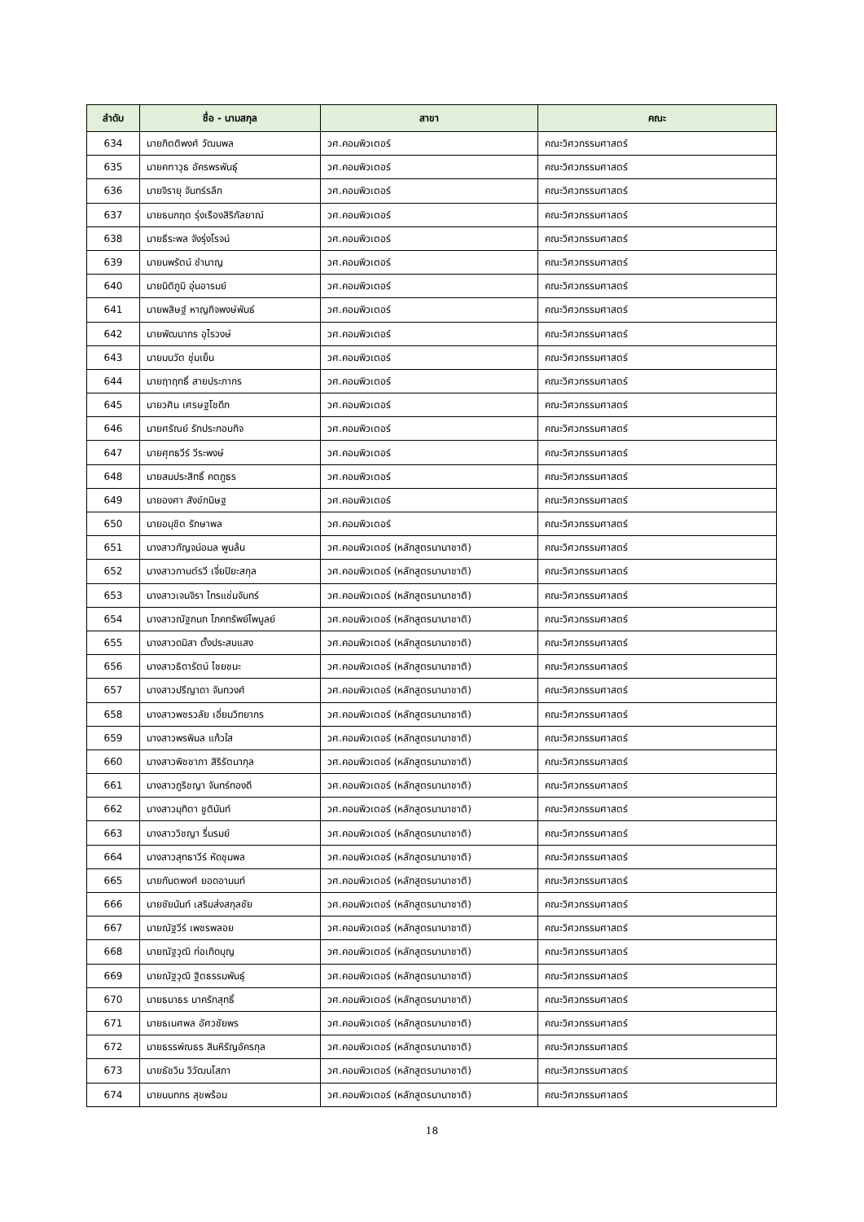| ลำดับ | ชื่อ - นามสกุล | สาขา | คณะ |
| --- | --- | --- | --- |
| 634 | นายกิตติพงศ์ วัฒนพล | วศ.คอมพิวเตอร์ | คณะวิศวกรรมศาสตร์ |
| 635 | นายคฑาวุธ อัครพรพันธุ์ | วศ.คอมพิวเตอร์ | คณะวิศวกรรมศาสตร์ |
| 636 | นายจิรายุ จันทร์รลึก | วศ.คอมพิวเตอร์ | คณะวิศวกรรมศาสตร์ |
| 637 | นายธนกฤต รุ่งเรืองสิริกัลยาณ์ | วศ.คอมพิวเตอร์ | คณะวิศวกรรมศาสตร์ |
| 638 | นายธีระพล จังรุ่งโรจน์ | วศ.คอมพิวเตอร์ | คณะวิศวกรรมศาสตร์ |
| 639 | นายนพรัตน์ ชำนาญ | วศ.คอมพิวเตอร์ | คณะวิศวกรรมศาสตร์ |
| 640 | นายนิติภูมิ อุ่นอารมย์ | วศ.คอมพิวเตอร์ | คณะวิศวกรรมศาสตร์ |
| 641 | นายพสิษฐ์ หาญกิจพงษ์พันธ์ | วศ.คอมพิวเตอร์ | คณะวิศวกรรมศาสตร์ |
| 642 | นายพัฒนากร อุไรวงษ์ | วศ.คอมพิวเตอร์ | คณะวิศวกรรมศาสตร์ |
| 643 | นายมนวัต ชุ่มเย็น | วศ.คอมพิวเตอร์ | คณะวิศวกรรมศาสตร์ |
| 644 | นายฤาฤทธิ์ สายประภากร | วศ.คอมพิวเตอร์ | คณะวิศวกรรมศาสตร์ |
| 645 | นายวศิน เศรษฐโชดึก | วศ.คอมพิวเตอร์ | คณะวิศวกรรมศาสตร์ |
| 646 | นายศรัณย์ รักประกอบกิจ | วศ.คอมพิวเตอร์ | คณะวิศวกรรมศาสตร์ |
| 647 | นายศุทธวีร์ วีระพงษ์ | วศ.คอมพิวเตอร์ | คณะวิศวกรรมศาสตร์ |
| 648 | นายสมประสิทธิ์ คตภูธร | วศ.คอมพิวเตอร์ | คณะวิศวกรรมศาสตร์ |
| 649 | นายองศา สังข์กนิษฐ | วศ.คอมพิวเตอร์ | คณะวิศวกรรมศาสตร์ |
| 650 | นายอนุชิต รักษาพล | วศ.คอมพิวเตอร์ | คณะวิศวกรรมศาสตร์ |
| 651 | นางสาวกัญจน์อมล พูนล้น | วศ.คอมพิวเตอร์ (หลักสูตรนานาชาติ) | คณะวิศวกรรมศาสตร์ |
| 652 | นางสาวกานต์รวี เจี่ยปิยะสกุล | วศ.คอมพิวเตอร์ (หลักสูตรนานาชาติ) | คณะวิศวกรรมศาสตร์ |
| 653 | นางสาวเจนจิรา ไทรแช่มจันทร์ | วศ.คอมพิวเตอร์ (หลักสูตรนานาชาติ) | คณะวิศวกรรมศาสตร์ |
| 654 | นางสาวณัฐกนก โภคทรัพย์ไพบูลย์ | วศ.คอมพิวเตอร์ (หลักสูตรนานาชาติ) | คณะวิศวกรรมศาสตร์ |
| 655 | นางสาวดมิสา ตั้งประสบแสง | วศ.คอมพิวเตอร์ (หลักสูตรนานาชาติ) | คณะวิศวกรรมศาสตร์ |
| 656 | นางสาวธิดารัตน์ ไชยชนะ | วศ.คอมพิวเตอร์ (หลักสูตรนานาชาติ) | คณะวิศวกรรมศาสตร์ |
| 657 | นางสาวปรีญาดา จันทวงศ์ | วศ.คอมพิวเตอร์ (หลักสูตรนานาชาติ) | คณะวิศวกรรมศาสตร์ |
| 658 | นางสาวพชรวลัย เอี่ยมวิทยากร | วศ.คอมพิวเตอร์ (หลักสูตรนานาชาติ) | คณะวิศวกรรมศาสตร์ |
| 659 | นางสาวพรพิมล แก้วใส | วศ.คอมพิวเตอร์ (หลักสูตรนานาชาติ) | คณะวิศวกรรมศาสตร์ |
| 660 | นางสาวพิชชาภา สิริรัตนากุล | วศ.คอมพิวเตอร์ (หลักสูตรนานาชาติ) | คณะวิศวกรรมศาสตร์ |
| 661 | นางสาวภูริชญา จันทร์ทองดี | วศ.คอมพิวเตอร์ (หลักสูตรนานาชาติ) | คณะวิศวกรรมศาสตร์ |
| 662 | นางสาวมุทิตา ชูตินันท์ | วศ.คอมพิวเตอร์ (หลักสูตรนานาชาติ) | คณะวิศวกรรมศาสตร์ |
| 663 | นางสาววิชญา รื่นรมย์ | วศ.คอมพิวเตอร์ (หลักสูตรนานาชาติ) | คณะวิศวกรรมศาสตร์ |
| 664 | นางสาวสุทธาวีร์ หัดชุมพล | วศ.คอมพิวเตอร์ (หลักสูตรนานาชาติ) | คณะวิศวกรรมศาสตร์ |
| 665 | นายกันตพงศ์ ยอดอานนท์ | วศ.คอมพิวเตอร์ (หลักสูตรนานาชาติ) | คณะวิศวกรรมศาสตร์ |
| 666 | นายชัยนันท์ เสริมส่งสกุลชัย | วศ.คอมพิวเตอร์ (หลักสูตรนานาชาติ) | คณะวิศวกรรมศาสตร์ |
| 667 | นายณัฐวีร์ เพชรพลอย | วศ.คอมพิวเตอร์ (หลักสูตรนานาชาติ) | คณะวิศวกรรมศาสตร์ |
| 668 | นายณัฐวุฒิ ก่อเกิดบุญ | วศ.คอมพิวเตอร์ (หลักสูตรนานาชาติ) | คณะวิศวกรรมศาสตร์ |
| 669 | นายณัฐวุฒิ ฐิตธรรมพันธุ์ | วศ.คอมพิวเตอร์ (หลักสูตรนานาชาติ) | คณะวิศวกรรมศาสตร์ |
| 670 | นายธนาธร นาครักสุทธิ์ | วศ.คอมพิวเตอร์ (หลักสูตรนานาชาติ) | คณะวิศวกรรมศาสตร์ |
| 671 | นายธเนศพล อัศวชัยพร | วศ.คอมพิวเตอร์ (หลักสูตรนานาชาติ) | คณะวิศวกรรมศาสตร์ |
| 672 | นายธรรพ์ณธร สินหิรัญอัครกุล | วศ.คอมพิวเตอร์ (หลักสูตรนานาชาติ) | คณะวิศวกรรมศาสตร์ |
| 673 | นายธัชวิน วิวัฒนโสภา | วศ.คอมพิวเตอร์ (หลักสูตรนานาชาติ) | คณะวิศวกรรมศาสตร์ |
| 674 | นายนนทกร สุขพร้อม | วศ.คอมพิวเตอร์ (หลักสูตรนานาชาติ) | คณะวิศวกรรมศาสตร์ |
18